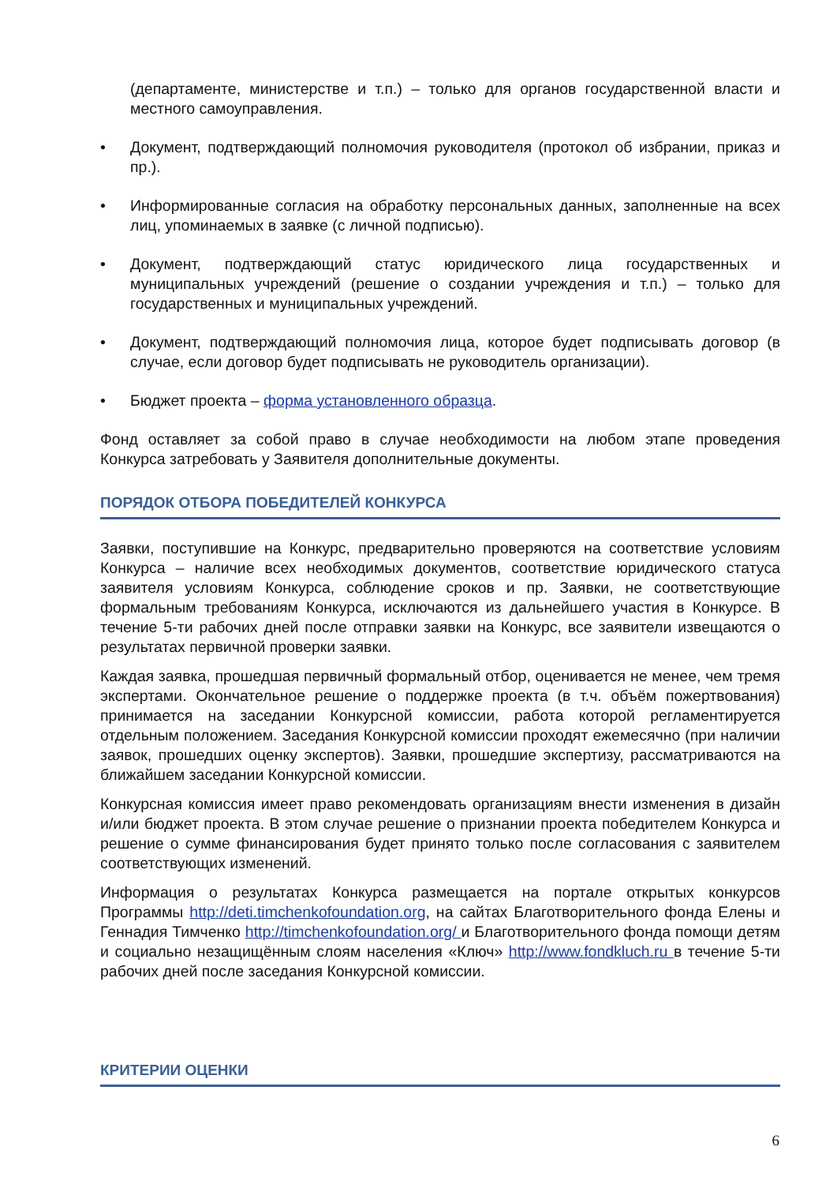(департаменте, министерстве и т.п.) – только для органов государственной власти и местного самоуправления.
• Документ, подтверждающий полномочия руководителя (протокол об избрании, приказ и пр.).
• Информированные согласия на обработку персональных данных, заполненные на всех лиц, упоминаемых в заявке (с личной подписью).
• Документ, подтверждающий статус юридического лица государственных и муниципальных учреждений (решение о создании учреждения и т.п.) – только для государственных и муниципальных учреждений.
• Документ, подтверждающий полномочия лица, которое будет подписывать договор (в случае, если договор будет подписывать не руководитель организации).
• Бюджет проекта – форма установленного образца.
Фонд оставляет за собой право в случае необходимости на любом этапе проведения Конкурса затребовать у Заявителя дополнительные документы.
ПОРЯДОК ОТБОРА ПОБЕДИТЕЛЕЙ КОНКУРСА
Заявки, поступившие на Конкурс, предварительно проверяются на соответствие условиям Конкурса – наличие всех необходимых документов, соответствие юридического статуса заявителя условиям Конкурса, соблюдение сроков и пр. Заявки, не соответствующие формальным требованиям Конкурса, исключаются из дальнейшего участия в Конкурсе. В течение 5-ти рабочих дней после отправки заявки на Конкурс, все заявители извещаются о результатах первичной проверки заявки.
Каждая заявка, прошедшая первичный формальный отбор, оценивается не менее, чем тремя экспертами. Окончательное решение о поддержке проекта (в т.ч. объём пожертвования) принимается на заседании Конкурсной комиссии, работа которой регламентируется отдельным положением. Заседания Конкурсной комиссии проходят ежемесячно (при наличии заявок, прошедших оценку экспертов). Заявки, прошедшие экспертизу, рассматриваются на ближайшем заседании Конкурсной комиссии.
Конкурсная комиссия имеет право рекомендовать организациям внести изменения в дизайн и/или бюджет проекта. В этом случае решение о признании проекта победителем Конкурса и решение о сумме финансирования будет принято только после согласования с заявителем соответствующих изменений.
Информация о результатах Конкурса размещается на портале открытых конкурсов Программы http://deti.timchenkofoundation.org, на сайтах Благотворительного фонда Елены и Геннадия Тимченко http://timchenkofoundation.org/ и Благотворительного фонда помощи детям и социально незащищённым слоям населения «Ключ» http://www.fondkluch.ru в течение 5-ти рабочих дней после заседания Конкурсной комиссии.
КРИТЕРИИ ОЦЕНКИ
6